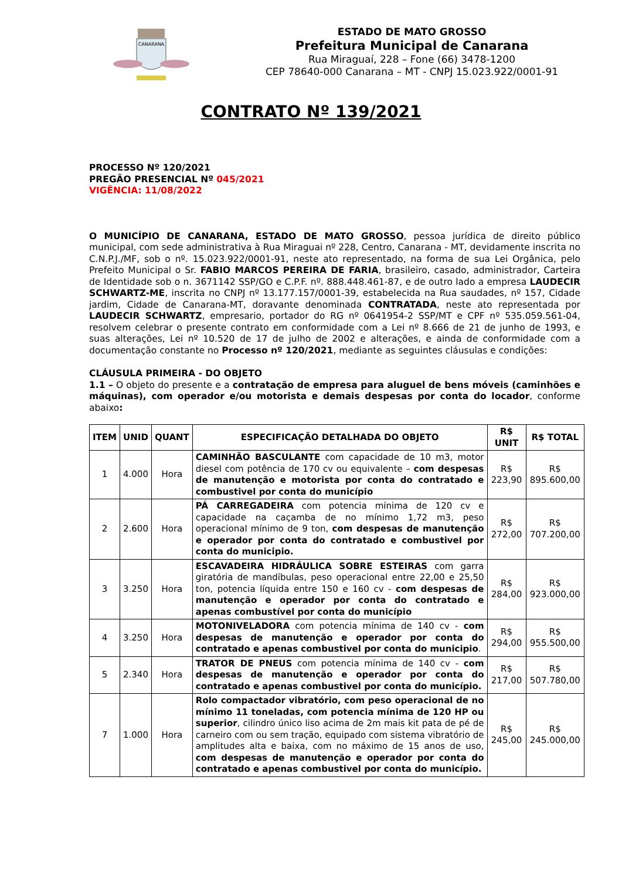CANARANA
ESTADO DE MATO GROSSO
Prefeitura Municipal de Canarana
Rua Miraguaí, 228 – Fone (66) 3478-1200
CEP 78640-000 Canarana – MT - CNPJ 15.023.922/0001-91
CONTRATO Nº 139/2021
PROCESSO Nº 120/2021
PREGÃO PRESENCIAL Nº 045/2021
VIGÊNCIA: 11/08/2022
O MUNICÍPIO DE CANARANA, ESTADO DE MATO GROSSO, pessoa jurídica de direito público municipal, com sede administrativa à Rua Miraguai nº 228, Centro, Canarana - MT, devidamente inscrita no C.N.P.J./MF, sob o nº. 15.023.922/0001-91, neste ato representado, na forma de sua Lei Orgânica, pelo Prefeito Municipal o Sr. FABIO MARCOS PEREIRA DE FARIA, brasileiro, casado, administrador, Carteira de Identidade sob o n. 3671142 SSP/GO e C.P.F. nº. 888.448.461-87, e de outro lado a empresa LAUDECIR SCHWARTZ-ME, inscrita no CNPJ nº 13.177.157/0001-39, estabelecida na Rua saudades, nº 157, Cidade jardim, Cidade de Canarana-MT, doravante denominada CONTRATADA, neste ato representada por LAUDECIR SCHWARTZ, empresario, portador do RG nº 0641954-2 SSP/MT e CPF nº 535.059.561-04, resolvem celebrar o presente contrato em conformidade com a Lei nº 8.666 de 21 de junho de 1993, e suas alterações, Lei nº 10.520 de 17 de julho de 2002 e alterações, e ainda de conformidade com a documentação constante no Processo nº 120/2021, mediante as seguintes cláusulas e condições:
CLÁUSULA PRIMEIRA - DO OBJETO
1.1 – O objeto do presente e a contratação de empresa para aluguel de bens móveis (caminhões e máquinas), com operador e/ou motorista e demais despesas por conta do locador, conforme abaixo:
| ITEM | UNID | QUANT | ESPECIFICAÇÃO DETALHADA DO OBJETO | R$ UNIT | R$ TOTAL |
| --- | --- | --- | --- | --- | --- |
| 1 | 4.000 | Hora | CAMINHÃO BASCULANTE com capacidade de 10 m3, motor diesel com potência de 170 cv ou equivalente – com despesas de manutenção e motorista por conta do contratado e combustivel por conta do município | R$ 223,90 | R$ 895.600,00 |
| 2 | 2.600 | Hora | PÁ CARREGADEIRA com potencia mínima de 120 cv e capacidade na caçamba de no mínimo 1,72 m3, peso operacional mínimo de 9 ton, com despesas de manutenção e operador por conta do contratado e combustivel por conta do municipio. | R$ 272,00 | R$ 707.200,00 |
| 3 | 3.250 | Hora | ESCAVADEIRA HIDRÁULICA SOBRE ESTEIRAS com garra giratória de mandíbulas, peso operacional entre 22,00 e 25,50 ton, potencia líquida entre 150 e 160 cv - com despesas de manutenção e operador por conta do contratado e apenas combustível por conta do município | R$ 284,00 | R$ 923.000,00 |
| 4 | 3.250 | Hora | MOTONIVELADORA com potencia mínima de 140 cv - com despesas de manutenção e operador por conta do contratado e apenas combustivel por conta do municipio . | R$ 294,00 | R$ 955.500,00 |
| 5 | 2.340 | Hora | TRATOR DE PNEUS com potencia mínima de 140 cv - com despesas de manutenção e operador por conta do contratado e apenas combustivel por conta do município. | R$ 217,00 | R$ 507.780,00 |
| 7 | 1.000 | Hora | Rolo compactador vibratório, com peso operacional de no mínimo 11 toneladas, com potencia mínima de 120 HP ou superior , cilindro único liso acima de 2m mais kit pata de pé de carneiro com ou sem tração, equipado com sistema vibratório de amplitudes alta e baixa, com no máximo de 15 anos de uso, com despesas de manutenção e operador por conta do contratado e apenas combustivel por conta do município. | R$ 245,00 | R$ 245.000,00 |